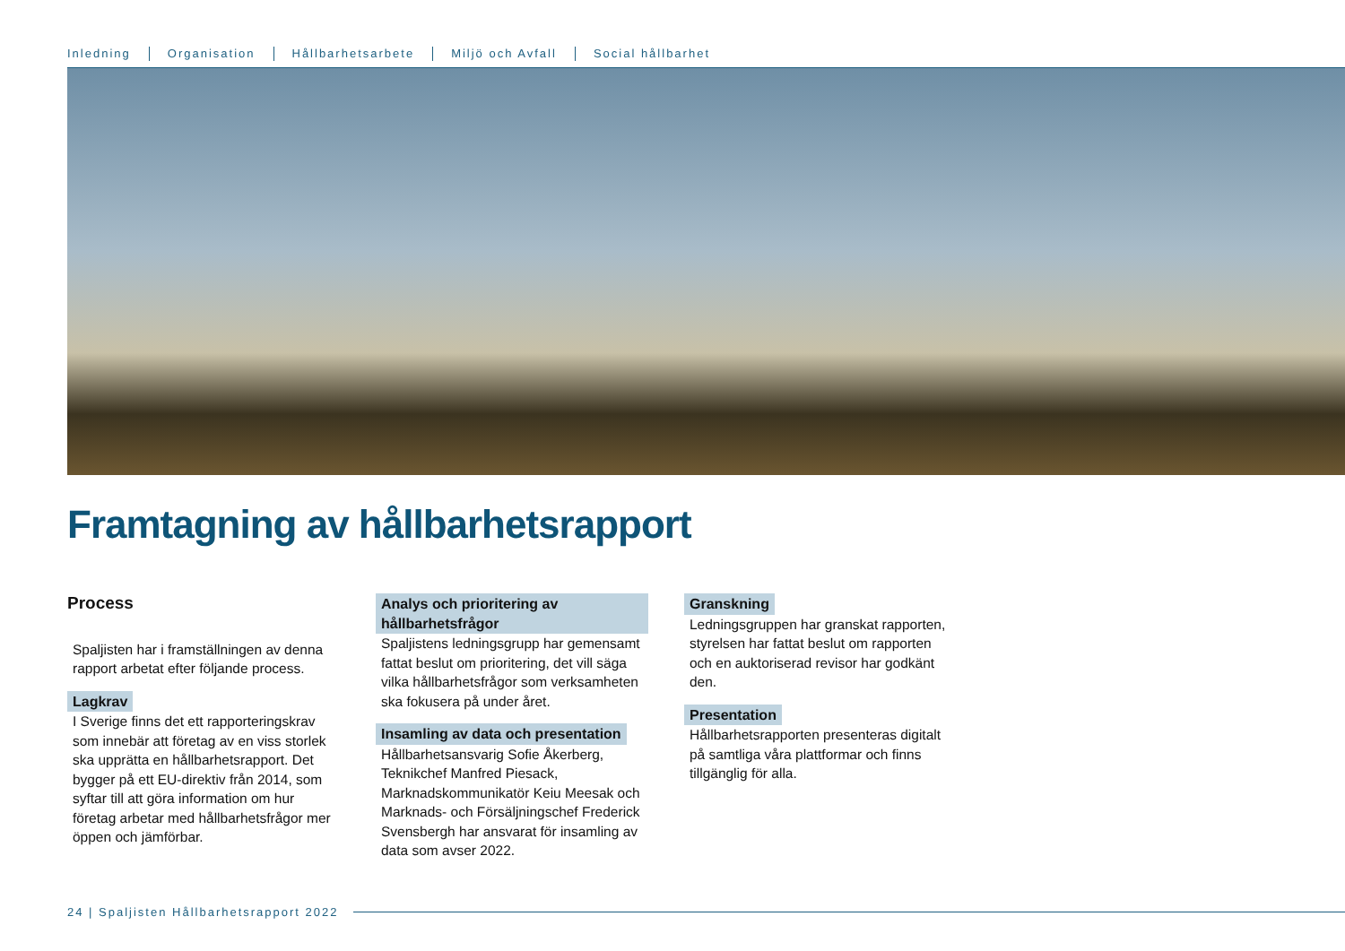Inledning Organisation Hållbarhetsarbete Miljö och Avfall Social hållbarhet
Framtagning av hållbarhetsrapport
Process
Spaljisten har i framställningen av denna rapport arbetat efter följande process.
Lagkrav
I Sverige finns det ett rapporteringskrav som innebär att företag av en viss storlek ska upprätta en hållbarhetsrapport. Det bygger på ett EU-direktiv från 2014, som syftar till att göra information om hur företag arbetar med hållbarhetsfrågor mer öppen och jämförbar.
Analys och prioritering av hållbarhetsfrågor
Spaljistens ledningsgrupp har gemensamt fattat beslut om prioritering, det vill säga vilka hållbarhetsfrågor som verksamheten ska fokusera på under året.
Insamling av data och presentation
Hållbarhetsansvarig Sofie Åkerberg, Teknik­chef Manfred Piesack, Marknadskommunikatör Keiu Meesak och Marknads- och Försäljnings­chef Frederick Svensbergh har ansvarat för insamling av data som avser 2022.
Granskning
Ledningsgruppen har granskat rapporten, styrelsen har fattat beslut om rapporten och en auktoriserad revisor har godkänt den.
Presentation
Hållbarhetsrapporten presenteras digitalt på samtliga våra plattformar och finns tillgänglig för alla.
24 | Spaljisten Hållbarhetsrapport 2022